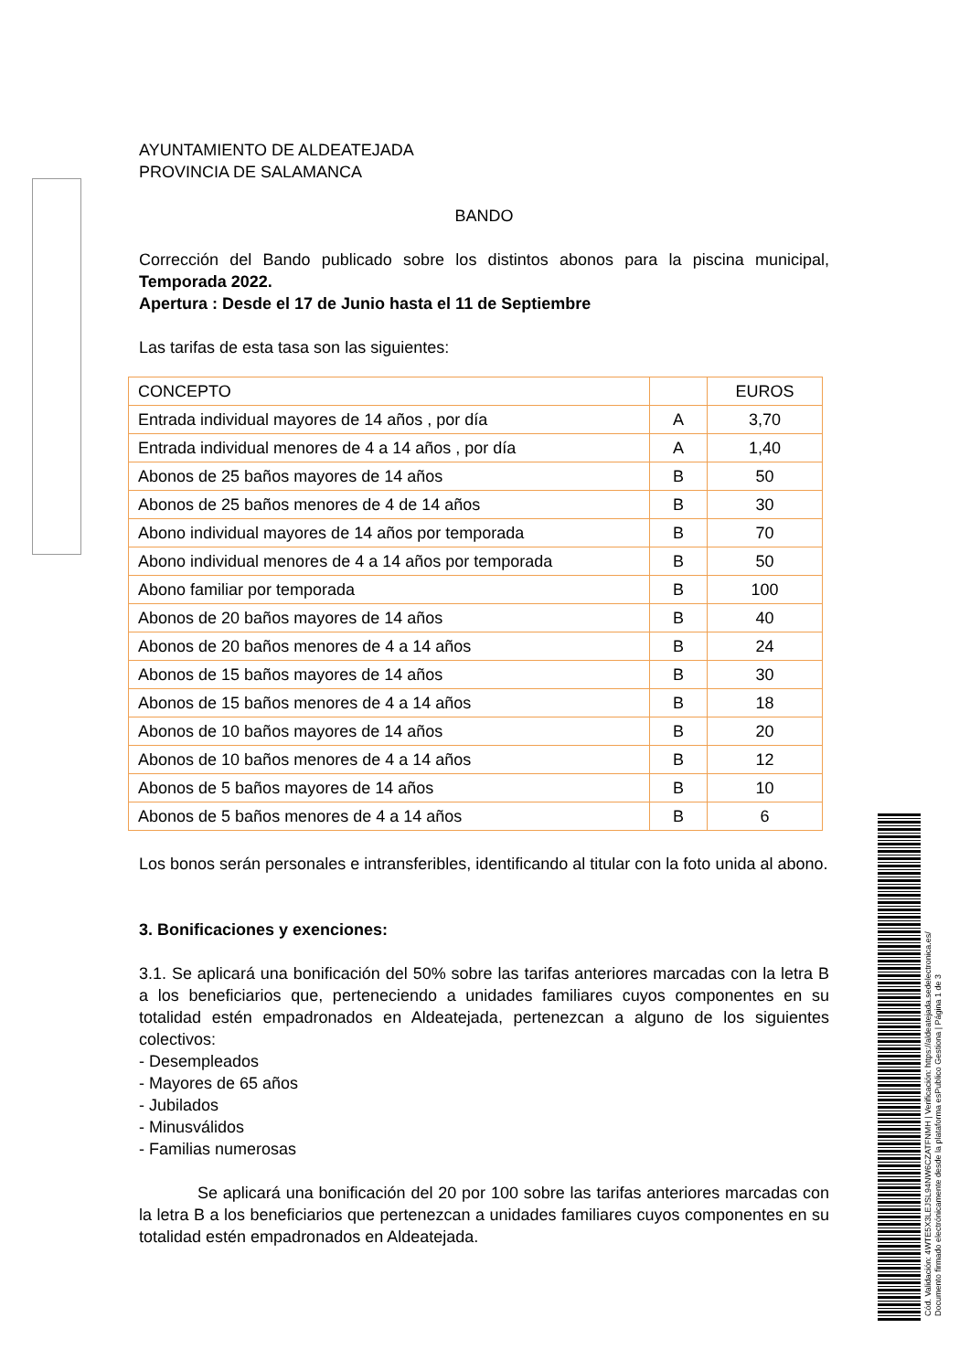AYUNTAMIENTO DE ALDEATEJADA
PROVINCIA DE SALAMANCA
BANDO
Corrección del Bando publicado sobre los distintos abonos para la piscina municipal, Temporada 2022.
Apertura : Desde el 17 de Junio hasta el 11 de Septiembre
Las tarifas de esta tasa son las siguientes:
| CONCEPTO | | EUROS |
| Entrada individual mayores de 14 años , por día | A | 3,70 |
| Entrada individual menores de 4 a 14 años , por día | A | 1,40 |
| Abonos de 25 baños mayores de 14 años | B | 50 |
| Abonos de 25 baños menores de 4 de 14 años | B | 30 |
| Abono individual mayores de 14 años por temporada | B | 70 |
| Abono individual menores de 4 a 14 años por temporada | B | 50 |
| Abono familiar por temporada | B | 100 |
| Abonos de 20 baños mayores de 14 años | B | 40 |
| Abonos de 20 baños menores de 4 a 14 años | B | 24 |
| Abonos de 15 baños mayores de 14 años | B | 30 |
| Abonos de 15 baños menores de 4 a 14 años | B | 18 |
| Abonos de 10 baños mayores de 14 años | B | 20 |
| Abonos de 10 baños menores de 4 a 14 años | B | 12 |
| Abonos de 5 baños mayores de 14 años | B | 10 |
| Abonos de 5 baños menores de 4 a 14 años | B | 6 |
Los bonos serán personales e intransferibles, identificando al titular con la foto unida al abono.
3. Bonificaciones y exenciones:
3.1. Se aplicará una bonificación del 50% sobre las tarifas anteriores marcadas con la letra B a los beneficiarios que, perteneciendo a unidades familiares cuyos componentes en su totalidad estén empadronados en Aldeatejada, pertenezcan a alguno de los siguientes colectivos:
- Desempleados
- Mayores de 65 años
- Jubilados
- Minusválidos
- Familias numerosas
Se aplicará una bonificación del 20 por 100 sobre las tarifas anteriores marcadas con la letra B a los beneficiarios que pertenezcan a unidades familiares cuyos componentes en su totalidad estén empadronados en Aldeatejada.
Cód. Validación: 4WTE5X3LEJSL94NW6CZATFNMH | Verificación: https://aldeatejada.sedelectronica.es/
Documento firmado electrónicamente desde la plataforma esPublico Gestiona | Página 1 de 3